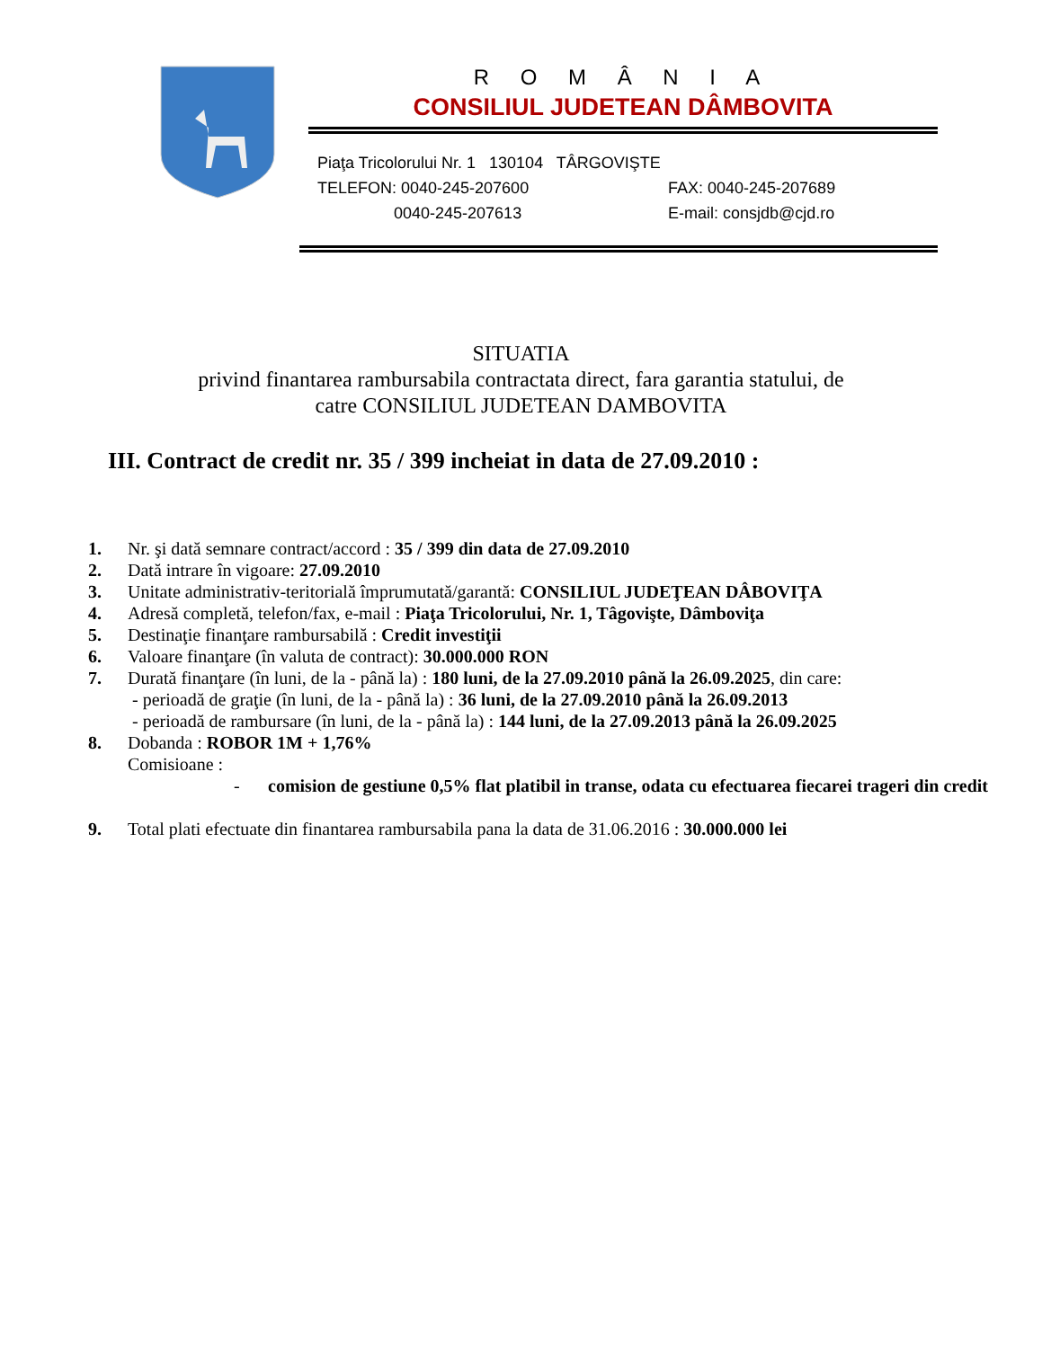R O M Â N I A
CONSILIUL JUDETEAN DÂMBOVITA
Piaţa Tricolorului Nr. 1 130104 TÂRGOVIŞTE
TELEFON: 0040-245-207600 FAX: 0040-245-207689
0040-245-207613 E-mail: consjdb@cjd.ro
SITUATIA
privind finantarea rambursabila contractata direct, fara garantia statului, de
catre CONSILIUL JUDETEAN DAMBOVITA
III. Contract de credit nr. 35 / 399 incheiat in data de 27.09.2010 :
1. Nr. şi dată semnare contract/accord : 35 / 399 din data de 27.09.2010
2. Dată intrare în vigoare: 27.09.2010
3. Unitate administrativ-teritorială împrumutată/garantă: CONSILIUL JUDEŢEAN DÂBOVIŢA
4. Adresă completă, telefon/fax, e-mail : Piaţa Tricolorului, Nr. 1, Tâgovişte, Dâmboviţa
5. Destinaţie finanţare rambursabilă : Credit investiţii
6. Valoare finanţare (în valuta de contract): 30.000.000 RON
7. Durată finanţare (în luni, de la - până la) : 180 luni, de la 27.09.2010 până la 26.09.2025, din care:
- perioadă de graţie (în luni, de la - până la) : 36 luni, de la 27.09.2010 până la 26.09.2013
- perioadă de rambursare (în luni, de la - până la) : 144 luni, de la 27.09.2013 până la 26.09.2025
8. Dobanda : ROBOR 1M + 1,76%
Comisioane :
- comision de gestiune 0,5% flat platibil in transe, odata cu efectuarea fiecarei trageri din credit
9. Total plati efectuate din finantarea rambursabila pana la data de 31.06.2016 : 30.000.000 lei